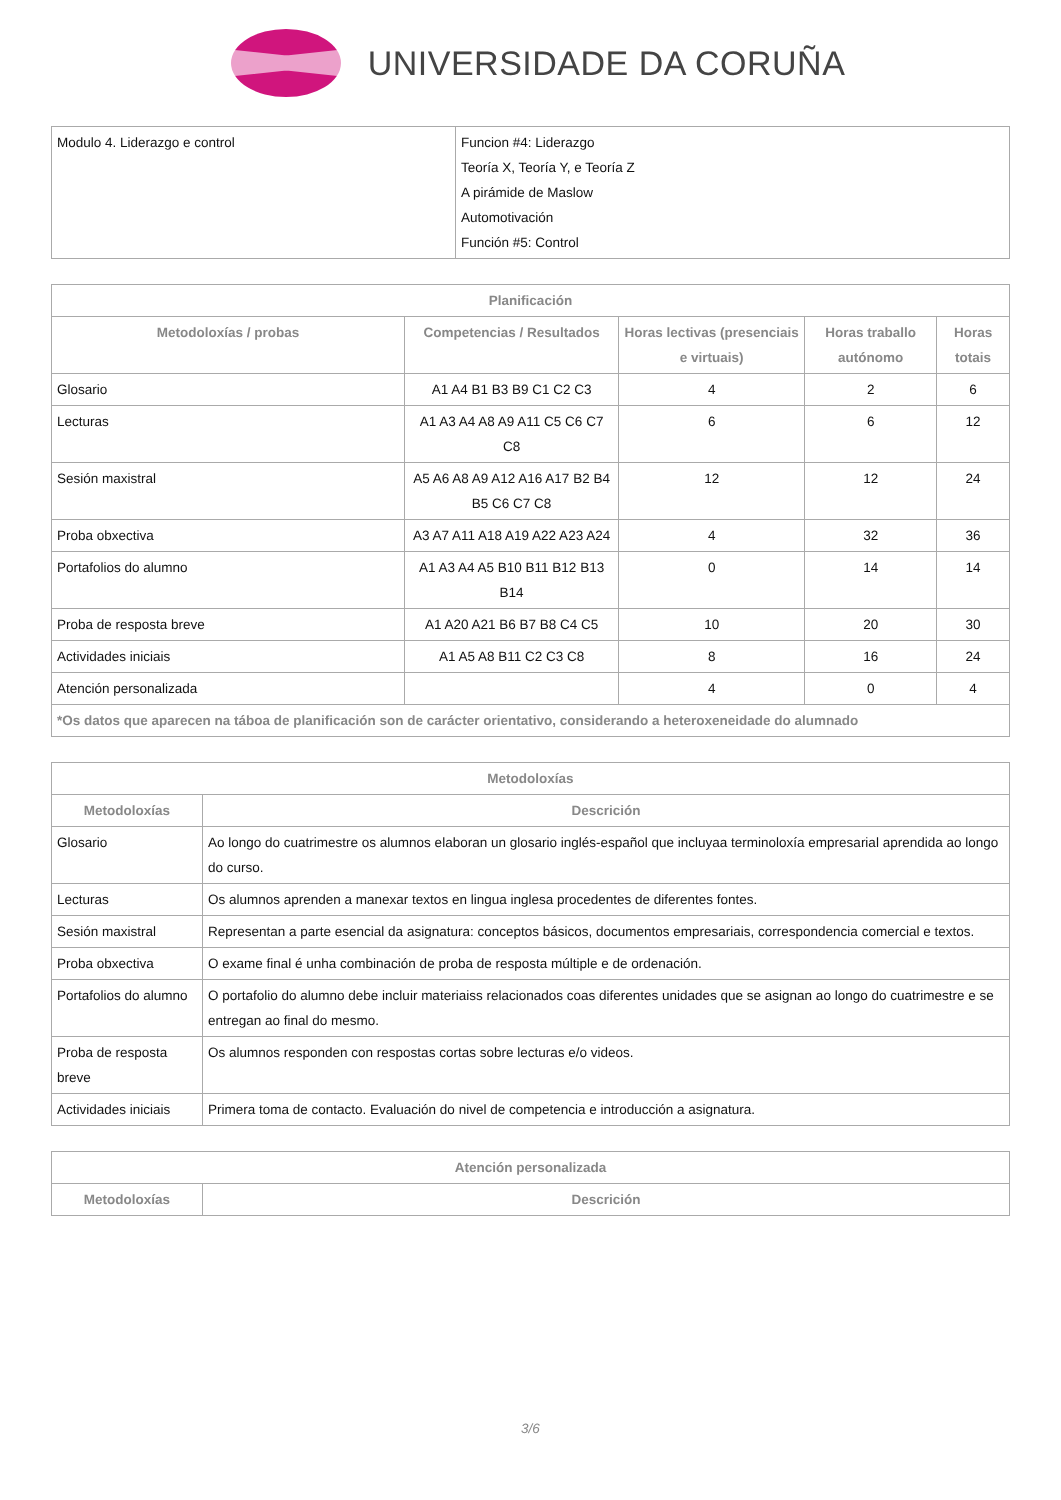UNIVERSIDADE DA CORUÑA
| Modulo 4. Liderazgo e control | Funcion #4: Liderazgo Teoría X, Teoría Y, e Teoría Z A pirámide de Maslow Automotivación Función #5: Control |
| Planificación | | | | |
| --- | --- | --- | --- | --- |
| Metodoloxías / probas | Competencias / Resultados | Horas lectivas (presenciais e virtuais) | Horas traballo autónomo | Horas totais |
| Glosario | A1 A4 B1 B3 B9 C1 C2 C3 | 4 | 2 | 6 |
| Lecturas | A1 A3 A4 A8 A9 A11 C5 C6 C7 C8 | 6 | 6 | 12 |
| Sesión maxistral | A5 A6 A8 A9 A12 A16 A17 B2 B4 B5 C6 C7 C8 | 12 | 12 | 24 |
| Proba obxectiva | A3 A7 A11 A18 A19 A22 A23 A24 | 4 | 32 | 36 |
| Portafolios do alumno | A1 A3 A4 A5 B10 B11 B12 B13 B14 | 0 | 14 | 14 |
| Proba de resposta breve | A1 A20 A21 B6 B7 B8 C4 C5 | 10 | 20 | 30 |
| Actividades iniciais | A1 A5 A8 B11 C2 C3 C8 | 8 | 16 | 24 |
| Atención personalizada | | 4 | 0 | 4 |
| *Os datos que aparecen na táboa de planificación son de carácter orientativo, considerando a heteroxeneidade do alumnado | | | | |
| Metodoloxías | |
| --- | --- |
| Metodoloxías | Descrición |
| Glosario | Ao longo do cuatrimestre os alumnos elaboran un glosario inglés-español que incluyaa terminoloxía empresarial aprendida ao longo do curso. |
| Lecturas | Os alumnos aprenden a manexar textos en lingua inglesa procedentes de diferentes fontes. |
| Sesión maxistral | Representan a parte esencial da asignatura: conceptos básicos, documentos empresariais, correspondencia comercial e textos. |
| Proba obxectiva | O exame final é unha combinación de proba de resposta múltiple e de ordenación. |
| Portafolios do alumno | O portafolio do alumno debe incluir materiaiss relacionados coas diferentes unidades que se asignan ao longo do cuatrimestre e se entregan ao final do mesmo. |
| Proba de resposta breve | Os alumnos responden con respostas cortas sobre lecturas e/o videos. |
| Actividades iniciais | Primera toma de contacto. Evaluación do nivel de competencia e introducción a asignatura. |
| Atención personalizada | |
| --- | --- |
| Metodoloxías | Descrición |
3/6